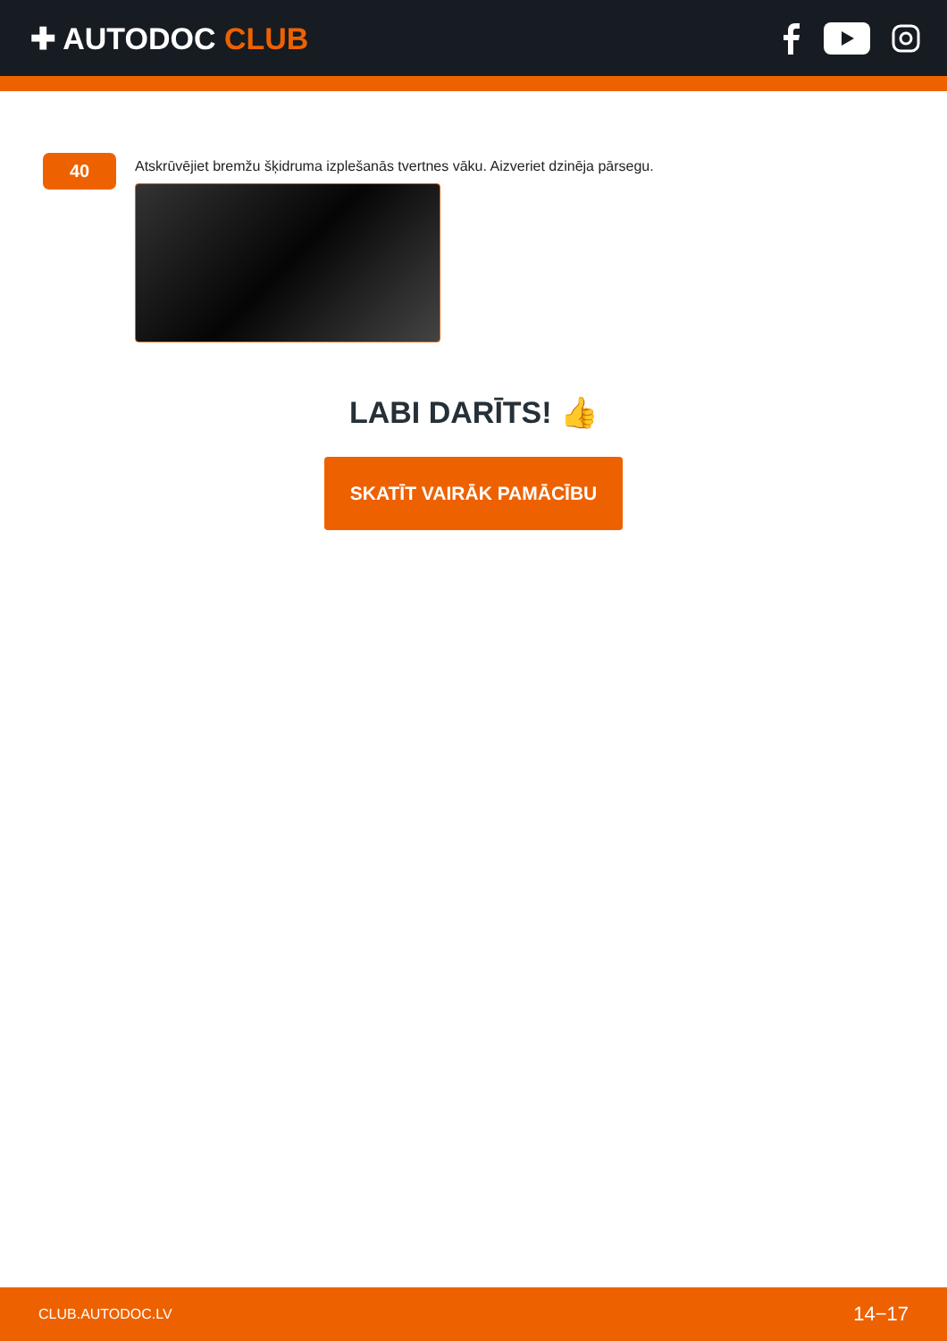✚ AUTODOC CLUB
40
Atskrūvējiet bremžu šķidruma izplešanās tvertnes vāku. Aizveriet dzinēja pārsegu.
LABI DARĪTS! 👍
SKATĪT VAIRĀK PAMĀCĪBU
CLUB.AUTODOC.LV 14−17